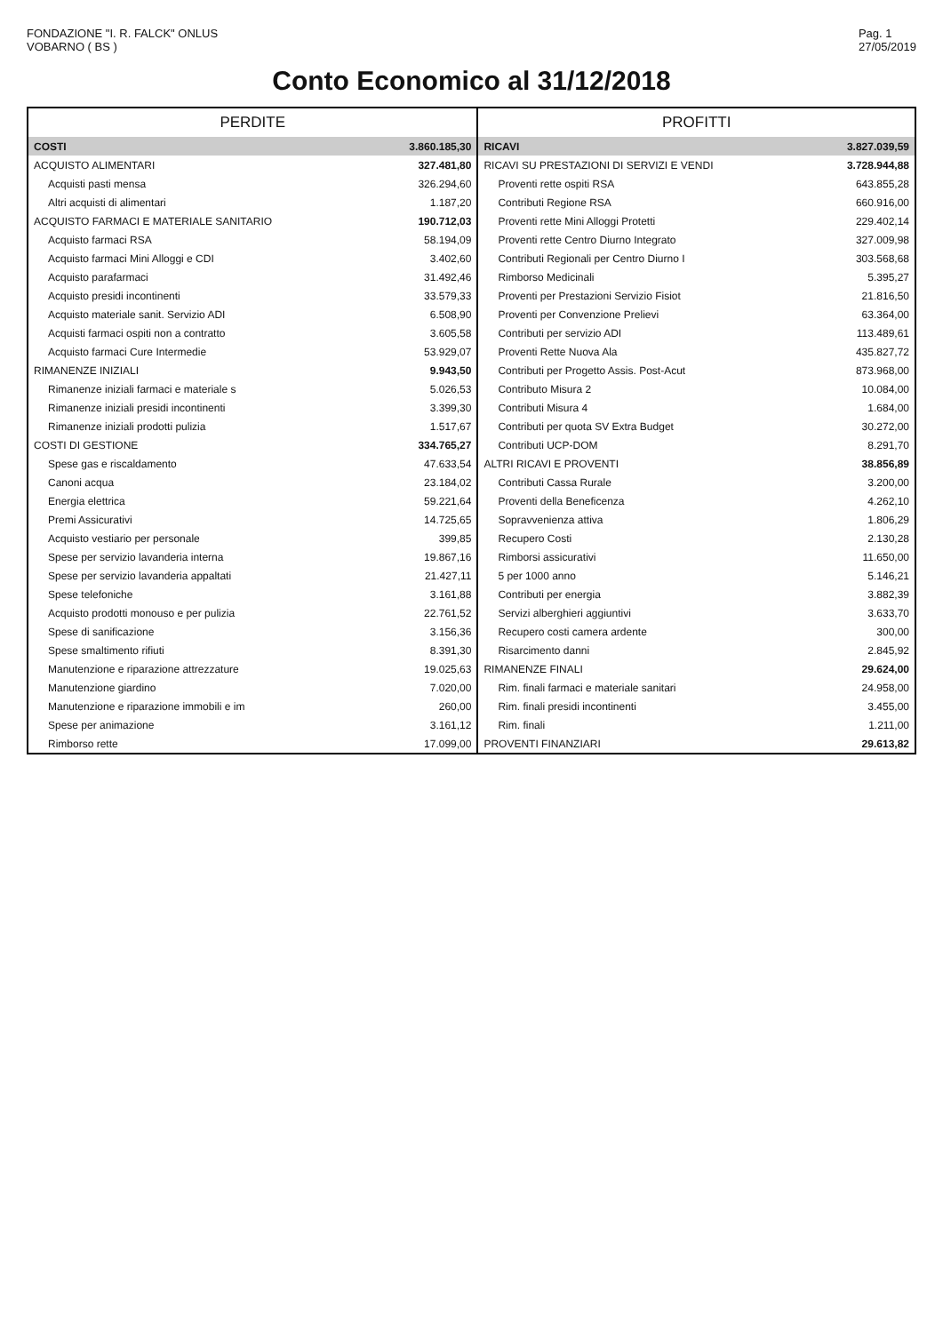FONDAZIONE "I. R. FALCK" ONLUS
VOBARNO ( BS )
Pag. 1
27/05/2019
Conto Economico al 31/12/2018
| PERDITE | | PROFITTI | |
| --- | --- | --- | --- |
| COSTI | 3.860.185,30 | RICAVI | 3.827.039,59 |
| ACQUISTO ALIMENTARI | 327.481,80 | RICAVI SU PRESTAZIONI DI SERVIZI E VENDI | 3.728.944,88 |
| Acquisti pasti mensa | 326.294,60 | Proventi rette ospiti RSA | 643.855,28 |
| Altri acquisti di alimentari | 1.187,20 | Contributi Regione RSA | 660.916,00 |
| ACQUISTO FARMACI E MATERIALE SANITARIO | 190.712,03 | Proventi rette Mini Alloggi Protetti | 229.402,14 |
| Acquisto farmaci RSA | 58.194,09 | Proventi rette Centro Diurno Integrato | 327.009,98 |
| Acquisto farmaci Mini Alloggi e CDI | 3.402,60 | Contributi Regionali per Centro Diurno I | 303.568,68 |
| Acquisto parafarmaci | 31.492,46 | Rimborso Medicinali | 5.395,27 |
| Acquisto presidi incontinenti | 33.579,33 | Proventi per Prestazioni Servizio Fisiot | 21.816,50 |
| Acquisto materiale sanit. Servizio ADI | 6.508,90 | Proventi per Convenzione Prelievi | 63.364,00 |
| Acquisti farmaci ospiti non a contratto | 3.605,58 | Contributi per servizio ADI | 113.489,61 |
| Acquisto farmaci Cure Intermedie | 53.929,07 | Proventi Rette Nuova Ala | 435.827,72 |
| RIMANENZE INIZIALI | 9.943,50 | Contributi per Progetto Assis. Post-Acut | 873.968,00 |
| Rimanenze iniziali farmaci e materiale s | 5.026,53 | Contributo Misura 2 | 10.084,00 |
| Rimanenze iniziali presidi incontinenti | 3.399,30 | Contributi Misura 4 | 1.684,00 |
| Rimanenze iniziali prodotti pulizia | 1.517,67 | Contributi per quota SV Extra Budget | 30.272,00 |
| COSTI DI GESTIONE | 334.765,27 | Contributi UCP-DOM | 8.291,70 |
| Spese gas e riscaldamento | 47.633,54 | ALTRI RICAVI E PROVENTI | 38.856,89 |
| Canoni acqua | 23.184,02 | Contributi Cassa Rurale | 3.200,00 |
| Energia elettrica | 59.221,64 | Proventi della Beneficenza | 4.262,10 |
| Premi Assicurativi | 14.725,65 | Sopravvenienza attiva | 1.806,29 |
| Acquisto vestiario per personale | 399,85 | Recupero Costi | 2.130,28 |
| Spese per servizio lavanderia interna | 19.867,16 | Rimborsi assicurativi | 11.650,00 |
| Spese per servizio lavanderia appaltati | 21.427,11 | 5 per 1000 anno | 5.146,21 |
| Spese telefoniche | 3.161,88 | Contributi per energia | 3.882,39 |
| Acquisto prodotti monouso e per pulizia | 22.761,52 | Servizi alberghieri aggiuntivi | 3.633,70 |
| Spese di sanificazione | 3.156,36 | Recupero costi camera ardente | 300,00 |
| Spese smaltimento rifiuti | 8.391,30 | Risarcimento danni | 2.845,92 |
| Manutenzione e riparazione attrezzature | 19.025,63 | RIMANENZE FINALI | 29.624,00 |
| Manutenzione giardino | 7.020,00 | Rim. finali farmaci e materiale sanitari | 24.958,00 |
| Manutenzione e riparazione immobili e im | 260,00 | Rim. finali presidi incontinenti | 3.455,00 |
| Spese per animazione | 3.161,12 | Rim. finali | 1.211,00 |
| Rimborso rette | 17.099,00 | PROVENTI FINANZIARI | 29.613,82 |